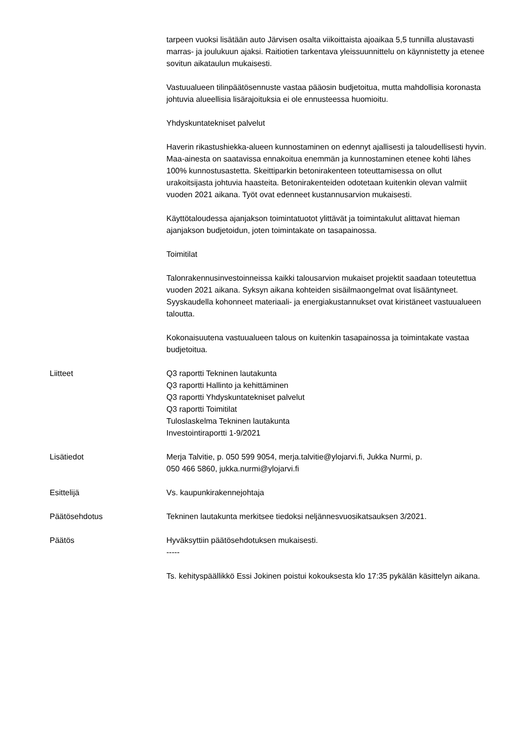tarpeen vuoksi lisätään auto Järvisen osalta viikoittaista ajoaikaa 5,5 tunnilla alustavasti marras- ja joulukuun ajaksi. Raitiotien tarkentava yleissuunnittelu on käynnistetty ja etenee sovitun aikataulun mukaisesti.
Vastuualueen tilinpäätösennuste vastaa pääosin budjetoitua, mutta mahdollisia koronasta johtuvia alueellisia lisärajoituksia ei ole ennusteessa huomioitu.
Yhdyskuntatekniset palvelut
Haverin rikastushiekka-alueen kunnostaminen on edennyt ajallisesti ja taloudellisesti hyvin. Maa-ainesta on saatavissa ennakoitua enemmän ja kunnostaminen etenee kohti lähes 100% kunnostusastetta. Skeittiparkin betonirakenteen toteuttamisessa on ollut urakoitsijasta johtuvia haasteita. Betonirakenteiden odotetaan kuitenkin olevan valmiit vuoden 2021 aikana. Työt ovat edenneet kustannusarvion mukaisesti.
Käyttötaloudessa ajanjakson toimintatuotot ylittävät ja toimintakulut alittavat hieman ajanjakson budjetoidun, joten toimintakate on tasapainossa.
Toimitilat
Talonrakennusinvestoinneissa kaikki talousarvion mukaiset projektit saadaan toteutettua vuoden 2021 aikana. Syksyn aikana kohteiden sisäilmaongelmat ovat lisääntyneet. Syyskaudella kohonneet materiaali- ja energiakustannukset ovat kiristäneet vastuualueen taloutta.
Kokonaisuutena vastuualueen talous on kuitenkin tasapainossa ja toimintakate vastaa budjetoitua.
Liitteet Q3 raportti Tekninen lautakunta
Q3 raportti Hallinto ja kehittäminen
Q3 raportti Yhdyskuntatekniset palvelut
Q3 raportti Toimitilat
Tuloslaskelma Tekninen lautakunta
Investointiraportti 1-9/2021
Lisätiedot Merja Talvitie, p. 050 599 9054, merja.talvitie@ylojarvi.fi, Jukka Nurmi, p.
050 466 5860, jukka.nurmi@ylojarvi.fi
Esittelijä Vs. kaupunkirakennejohtaja
Päätösehdotus Tekninen lautakunta merkitsee tiedoksi neljännesvuosikatsauksen 3/2021.
Päätös Hyväksyttiin päätösehdotuksen mukaisesti.
-----
Ts. kehityspäällikkö Essi Jokinen poistui kokouksesta klo 17:35 pykälän käsittelyn aikana.